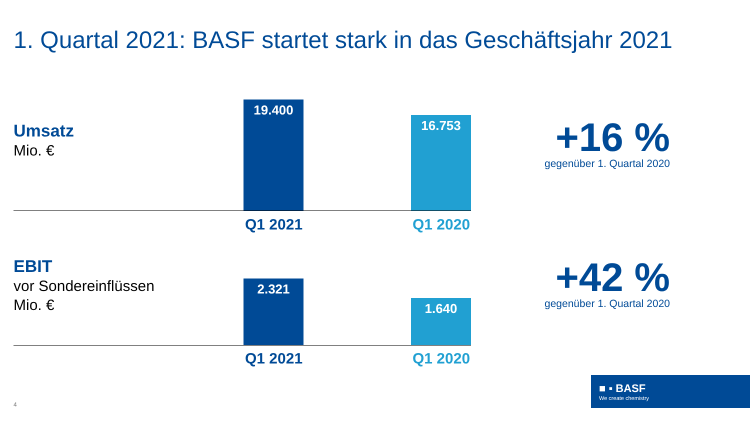1. Quartal 2021: BASF startet stark in das Geschäftsjahr 2021
Umsatz
Mio. €
19.400
16.753
Q1 2021 Q1 2020
+16 %
gegenüber 1. Quartal 2020
EBIT
vor Sondereinflüssen
Mio. €
2.321
1.640
Q1 2021 Q1 2020
+42 %
gegenüber 1. Quartal 2020
4
■ ▪ BASF
We create chemistry